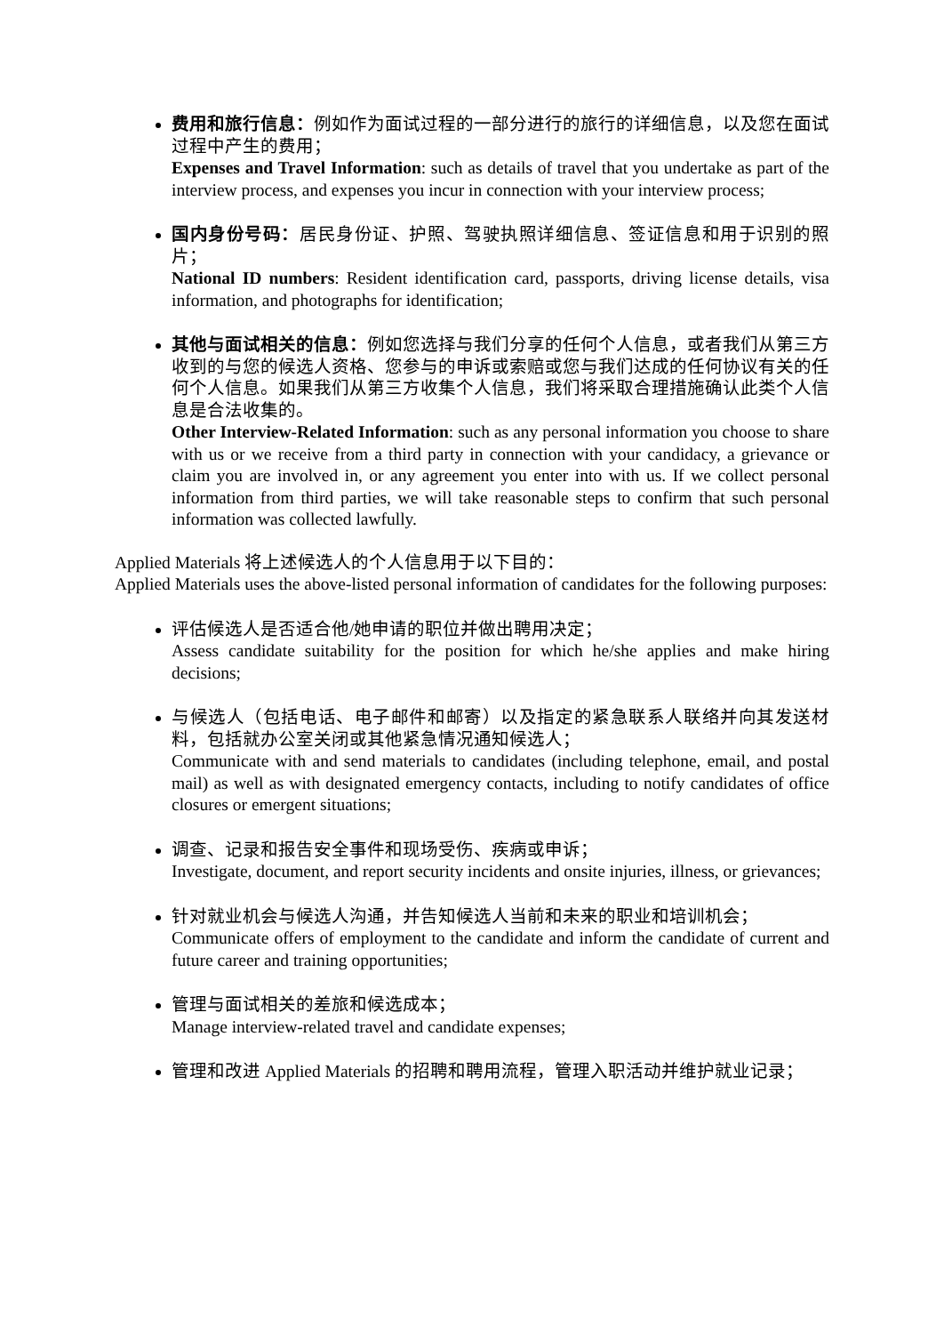费用和旅行信息：例如作为面试过程的一部分进行的旅行的详细信息，以及您在面试过程中产生的费用；
Expenses and Travel Information: such as details of travel that you undertake as part of the interview process, and expenses you incur in connection with your interview process;
国内身份号码：居民身份证、护照、驾驶执照详细信息、签证信息和用于识别的照片；
National ID numbers: Resident identification card, passports, driving license details, visa information, and photographs for identification;
其他与面试相关的信息：例如您选择与我们分享的任何个人信息，或者我们从第三方收到的与您的候选人资格、您参与的申诉或索赔或您与我们达成的任何协议有关的任何个人信息。如果我们从第三方收集个人信息，我们将采取合理措施确认此类个人信息是合法收集的。
Other Interview-Related Information: such as any personal information you choose to share with us or we receive from a third party in connection with your candidacy, a grievance or claim you are involved in, or any agreement you enter into with us. If we collect personal information from third parties, we will take reasonable steps to confirm that such personal information was collected lawfully.
Applied Materials 将上述候选人的个人信息用于以下目的：
Applied Materials uses the above-listed personal information of candidates for the following purposes:
评估候选人是否适合他/她申请的职位并做出聘用决定；
Assess candidate suitability for the position for which he/she applies and make hiring decisions;
与候选人（包括电话、电子邮件和邮寄）以及指定的紧急联系人联络并向其发送材料，包括就办公室关闭或其他紧急情况通知候选人；
Communicate with and send materials to candidates (including telephone, email, and postal mail) as well as with designated emergency contacts, including to notify candidates of office closures or emergent situations;
调查、记录和报告安全事件和现场受伤、疾病或申诉；
Investigate, document, and report security incidents and onsite injuries, illness, or grievances;
针对就业机会与候选人沟通，并告知候选人当前和未来的职业和培训机会；
Communicate offers of employment to the candidate and inform the candidate of current and future career and training opportunities;
管理与面试相关的差旅和候选成本；
Manage interview-related travel and candidate expenses;
管理和改进 Applied Materials 的招聘和聘用流程，管理入职活动并维护就业记录；